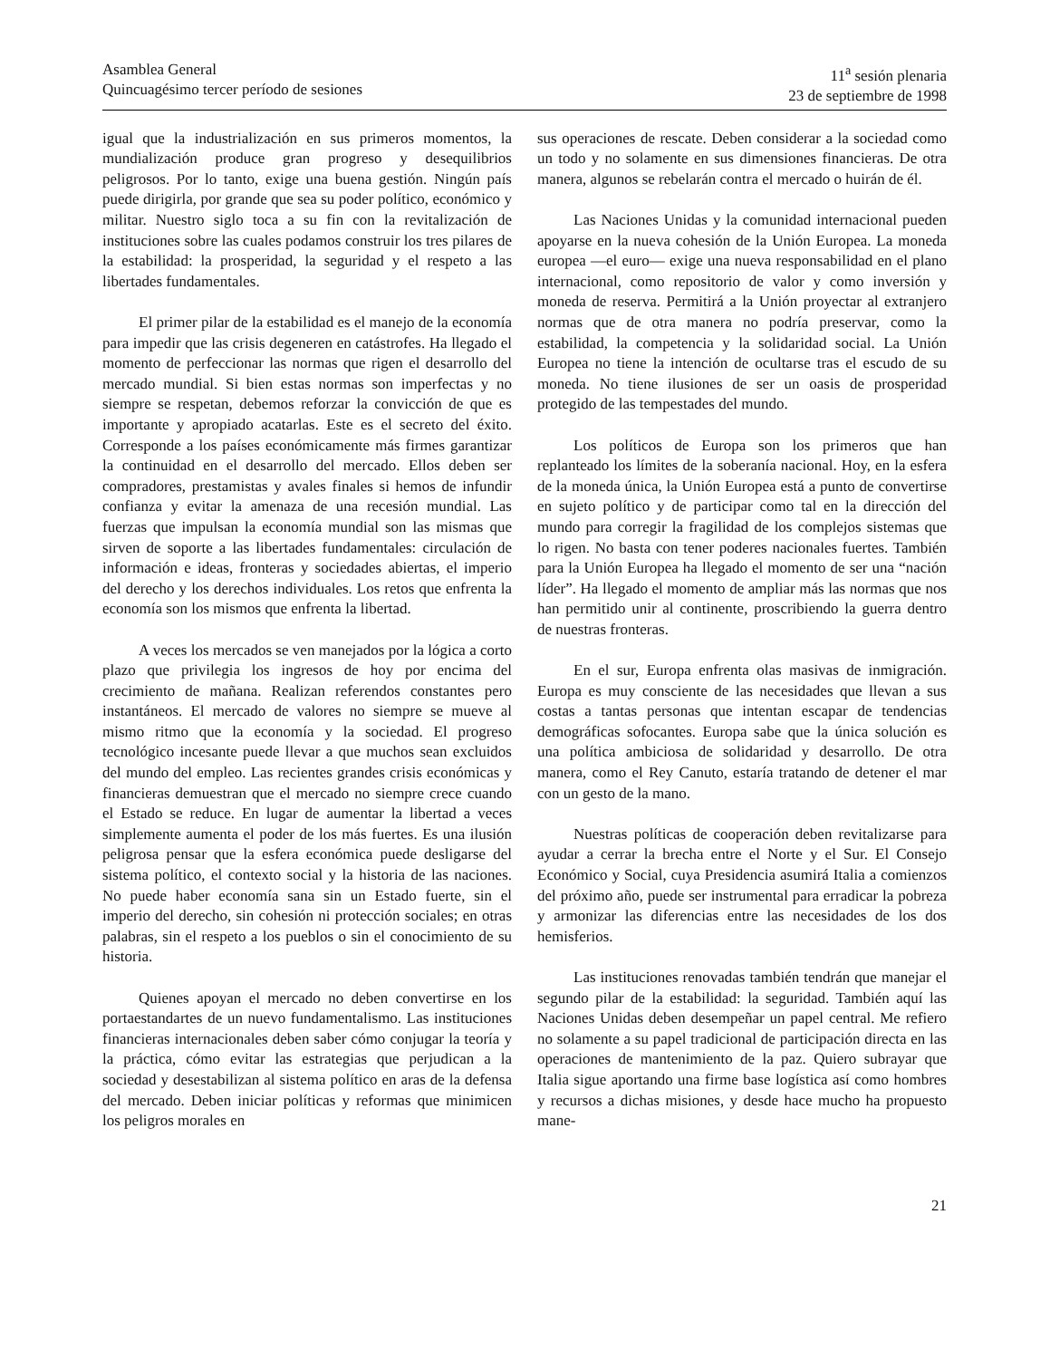Asamblea General
Quincuagésimo tercer período de sesiones
11<sup>a</sup> sesión plenaria
23 de septiembre de 1998
igual que la industrialización en sus primeros momentos, la mundialización produce gran progreso y desequilibrios peligrosos. Por lo tanto, exige una buena gestión. Ningún país puede dirigirla, por grande que sea su poder político, económico y militar. Nuestro siglo toca a su fin con la revitalización de instituciones sobre las cuales podamos construir los tres pilares de la estabilidad: la prosperidad, la seguridad y el respeto a las libertades fundamentales.
El primer pilar de la estabilidad es el manejo de la economía para impedir que las crisis degeneren en catástrofes. Ha llegado el momento de perfeccionar las normas que rigen el desarrollo del mercado mundial. Si bien estas normas son imperfectas y no siempre se respetan, debemos reforzar la convicción de que es importante y apropiado acatarlas. Este es el secreto del éxito. Corresponde a los países económicamente más firmes garantizar la continuidad en el desarrollo del mercado. Ellos deben ser compradores, prestamistas y avales finales si hemos de infundir confianza y evitar la amenaza de una recesión mundial. Las fuerzas que impulsan la economía mundial son las mismas que sirven de soporte a las libertades fundamentales: circulación de información e ideas, fronteras y sociedades abiertas, el imperio del derecho y los derechos individuales. Los retos que enfrenta la economía son los mismos que enfrenta la libertad.
A veces los mercados se ven manejados por la lógica a corto plazo que privilegia los ingresos de hoy por encima del crecimiento de mañana. Realizan referendos constantes pero instantáneos. El mercado de valores no siempre se mueve al mismo ritmo que la economía y la sociedad. El progreso tecnológico incesante puede llevar a que muchos sean excluidos del mundo del empleo. Las recientes grandes crisis económicas y financieras demuestran que el mercado no siempre crece cuando el Estado se reduce. En lugar de aumentar la libertad a veces simplemente aumenta el poder de los más fuertes. Es una ilusión peligrosa pensar que la esfera económica puede desligarse del sistema político, el contexto social y la historia de las naciones. No puede haber economía sana sin un Estado fuerte, sin el imperio del derecho, sin cohesión ni protección sociales; en otras palabras, sin el respeto a los pueblos o sin el conocimiento de su historia.
Quienes apoyan el mercado no deben convertirse en los portaestandartes de un nuevo fundamentalismo. Las instituciones financieras internacionales deben saber cómo conjugar la teoría y la práctica, cómo evitar las estrategias que perjudican a la sociedad y desestabilizan al sistema político en aras de la defensa del mercado. Deben iniciar políticas y reformas que minimicen los peligros morales en
sus operaciones de rescate. Deben considerar a la sociedad como un todo y no solamente en sus dimensiones financieras. De otra manera, algunos se rebelarán contra el mercado o huirán de él.
Las Naciones Unidas y la comunidad internacional pueden apoyarse en la nueva cohesión de la Unión Europea. La moneda europea —el euro— exige una nueva responsabilidad en el plano internacional, como repositorio de valor y como inversión y moneda de reserva. Permitirá a la Unión proyectar al extranjero normas que de otra manera no podría preservar, como la estabilidad, la competencia y la solidaridad social. La Unión Europea no tiene la intención de ocultarse tras el escudo de su moneda. No tiene ilusiones de ser un oasis de prosperidad protegido de las tempestades del mundo.
Los políticos de Europa son los primeros que han replanteado los límites de la soberanía nacional. Hoy, en la esfera de la moneda única, la Unión Europea está a punto de convertirse en sujeto político y de participar como tal en la dirección del mundo para corregir la fragilidad de los complejos sistemas que lo rigen. No basta con tener poderes nacionales fuertes. También para la Unión Europea ha llegado el momento de ser una “nación líder”. Ha llegado el momento de ampliar más las normas que nos han permitido unir al continente, proscribiendo la guerra dentro de nuestras fronteras.
En el sur, Europa enfrenta olas masivas de inmigración. Europa es muy consciente de las necesidades que llevan a sus costas a tantas personas que intentan escapar de tendencias demográficas sofocantes. Europa sabe que la única solución es una política ambiciosa de solidaridad y desarrollo. De otra manera, como el Rey Canuto, estaría tratando de detener el mar con un gesto de la mano.
Nuestras políticas de cooperación deben revitalizarse para ayudar a cerrar la brecha entre el Norte y el Sur. El Consejo Económico y Social, cuya Presidencia asumirá Italia a comienzos del próximo año, puede ser instrumental para erradicar la pobreza y armonizar las diferencias entre las necesidades de los dos hemisferios.
Las instituciones renovadas también tendrán que manejar el segundo pilar de la estabilidad: la seguridad. También aquí las Naciones Unidas deben desempeñar un papel central. Me refiero no solamente a su papel tradicional de participación directa en las operaciones de mantenimiento de la paz. Quiero subrayar que Italia sigue aportando una firme base logística así como hombres y recursos a dichas misiones, y desde hace mucho ha propuesto mane-
21